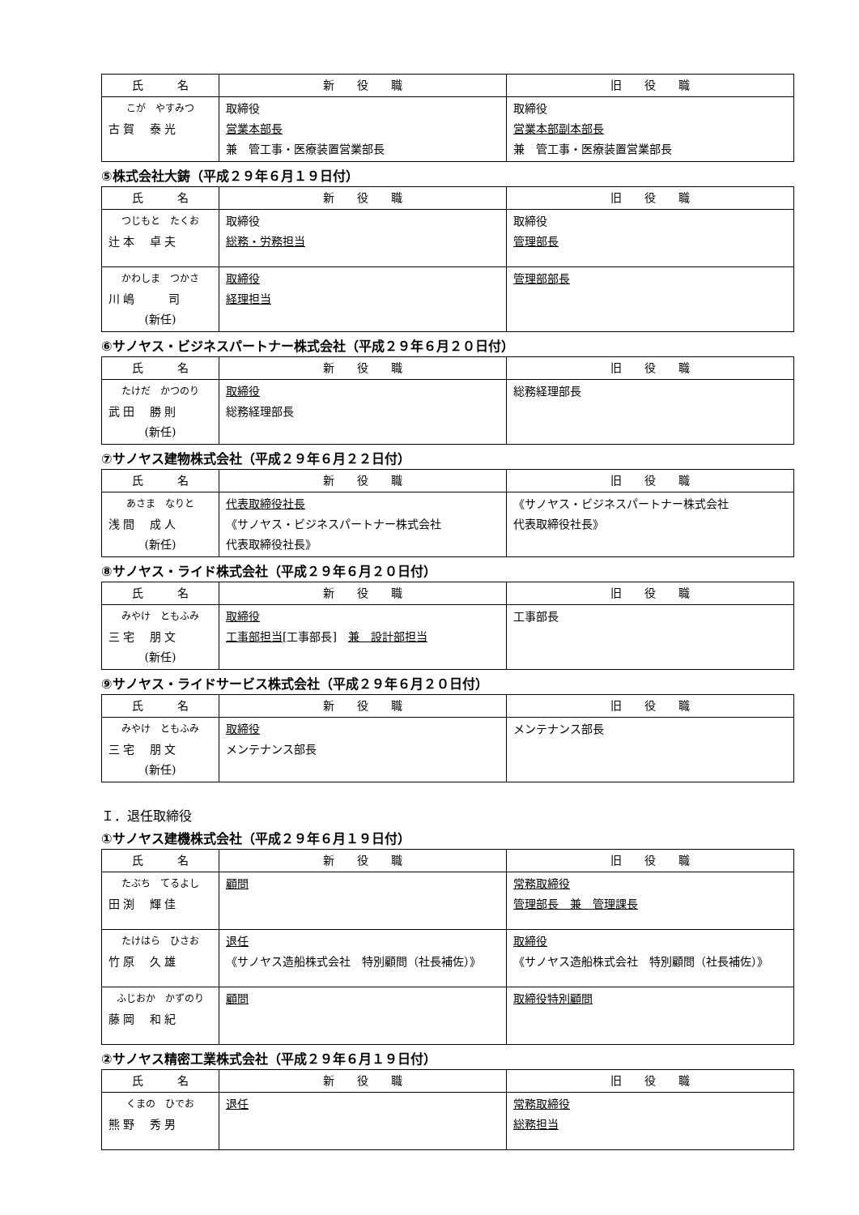| 氏 名 | 新 役 職 | 旧 役 職 |
| --- | --- | --- |
| こが やすみつ 古 賀 泰 光 | 取締役 営業本部長 兼 管工事・医療装置営業部長 | 取締役 営業本部副本部長 兼 管工事・医療装置営業部長 |
⑤株式会社大鋳（平成２９年６月１９日付）
| 氏 名 | 新 役 職 | 旧 役 職 |
| --- | --- | --- |
| つじもと たくお 辻 本 卓 夫 | 取締役 総務・労務担当 | 取締役 管理部長 |
| かわしま つかさ 川 嶋 司 (新任) | 取締役 経理担当 | 管理部部長 |
⑥サノヤス・ビジネスパートナー株式会社（平成２９年６月２０日付）
| 氏 名 | 新 役 職 | 旧 役 職 |
| --- | --- | --- |
| たけだ かつのり 武 田 勝 則 (新任) | 取締役 総務経理部長 | 総務経理部長 |
⑦サノヤス建物株式会社（平成２９年６月２２日付）
| 氏 名 | 新 役 職 | 旧 役 職 |
| --- | --- | --- |
| あさま なりと 浅 間 成 人 (新任) | 代表取締役社長 《サノヤス・ビジネスパートナー株式会社 代表取締役社長》 | 《サノヤス・ビジネスパートナー株式会社 代表取締役社長》 |
⑧サノヤス・ライド株式会社（平成２９年６月２０日付）
| 氏 名 | 新 役 職 | 旧 役 職 |
| --- | --- | --- |
| みやけ ともふみ 三 宅 朋 文 (新任) | 取締役 工事部担当 [工事部長] 兼 設計部担当 | 工事部長 |
⑨サノヤス・ライドサービス株式会社（平成２９年６月２０日付）
| 氏 名 | 新 役 職 | 旧 役 職 |
| --- | --- | --- |
| みやけ ともふみ 三 宅 朋 文 (新任) | 取締役 メンテナンス部長 | メンテナンス部長 |
Ｉ．退任取締役
①サノヤス建機株式会社（平成２９年６月１９日付）
| 氏 名 | 新 役 職 | 旧 役 職 |
| --- | --- | --- |
| たぶち てるよし 田 渕 輝 佳 | 顧問 | 常務取締役 管理部長 兼 管理課長 |
| たけはら ひさお 竹 原 久 雄 | 退任 《サノヤス造船株式会社 特別顧問（社長補佐）》 | 取締役 《サノヤス造船株式会社 特別顧問（社長補佐）》 |
| ふじおか かずのり 藤 岡 和 紀 | 顧問 | 取締役特別顧問 |
②サノヤス精密工業株式会社（平成２９年６月１９日付）
| 氏 名 | 新 役 職 | 旧 役 職 |
| --- | --- | --- |
| くまの ひでお 熊 野 秀 男 | 退任 | 常務取締役 総務担当 |